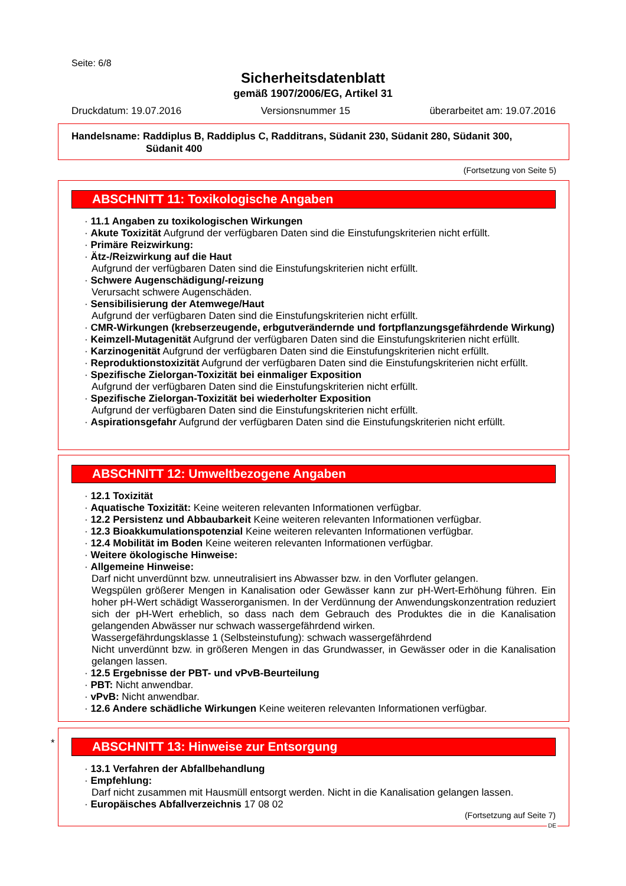Seite: 6/8
Sicherheitsdatenblatt
gemäß 1907/2006/EG, Artikel 31
Druckdatum: 19.07.2016 Versionsnummer 15 überarbeitet am: 19.07.2016
Handelsname: Raddiplus B, Raddiplus C, Radditrans, Südanit 230, Südanit 280, Südanit 300,
Südanit 400
(Fortsetzung von Seite 5)
ABSCHNITT 11: Toxikologische Angaben
· 11.1 Angaben zu toxikologischen Wirkungen
· Akute Toxizität Aufgrund der verfügbaren Daten sind die Einstufungskriterien nicht erfüllt.
· Primäre Reizwirkung:
· Ätz-/Reizwirkung auf die Haut
Aufgrund der verfügbaren Daten sind die Einstufungskriterien nicht erfüllt.
· Schwere Augenschädigung/-reizung
Verursacht schwere Augenschäden.
· Sensibilisierung der Atemwege/Haut
Aufgrund der verfügbaren Daten sind die Einstufungskriterien nicht erfüllt.
· CMR-Wirkungen (krebserzeugende, erbgutverändernde und fortpflanzungsgefährdende Wirkung)
· Keimzell-Mutagenität Aufgrund der verfügbaren Daten sind die Einstufungskriterien nicht erfüllt.
· Karzinogenität Aufgrund der verfügbaren Daten sind die Einstufungskriterien nicht erfüllt.
· Reproduktionstoxizität Aufgrund der verfügbaren Daten sind die Einstufungskriterien nicht erfüllt.
· Spezifische Zielorgan-Toxizität bei einmaliger Exposition
Aufgrund der verfügbaren Daten sind die Einstufungskriterien nicht erfüllt.
· Spezifische Zielorgan-Toxizität bei wiederholter Exposition
Aufgrund der verfügbaren Daten sind die Einstufungskriterien nicht erfüllt.
· Aspirationsgefahr Aufgrund der verfügbaren Daten sind die Einstufungskriterien nicht erfüllt.
ABSCHNITT 12: Umweltbezogene Angaben
· 12.1 Toxizität
· Aquatische Toxizität: Keine weiteren relevanten Informationen verfügbar.
· 12.2 Persistenz und Abbaubarkeit Keine weiteren relevanten Informationen verfügbar.
· 12.3 Bioakkumulationspotenzial Keine weiteren relevanten Informationen verfügbar.
· 12.4 Mobilität im Boden Keine weiteren relevanten Informationen verfügbar.
· Weitere ökologische Hinweise:
· Allgemeine Hinweise:
Darf nicht unverdünnt bzw. unneutralisiert ins Abwasser bzw. in den Vorfluter gelangen.
Wegspülen größerer Mengen in Kanalisation oder Gewässer kann zur pH-Wert-Erhöhung führen. Ein hoher pH-Wert schädigt Wasserorganismen. In der Verdünnung der Anwendungskonzentration reduziert sich der pH-Wert erheblich, so dass nach dem Gebrauch des Produktes die in die Kanalisation gelangenden Abwässer nur schwach wassergefährdend wirken.
Wassergefährdungsklasse 1 (Selbsteinstufung): schwach wassergefährdend
Nicht unverdünnt bzw. in größeren Mengen in das Grundwasser, in Gewässer oder in die Kanalisation gelangen lassen.
· 12.5 Ergebnisse der PBT- und vPvB-Beurteilung
· PBT: Nicht anwendbar.
· vPvB: Nicht anwendbar.
· 12.6 Andere schädliche Wirkungen Keine weiteren relevanten Informationen verfügbar.
*
ABSCHNITT 13: Hinweise zur Entsorgung
· 13.1 Verfahren der Abfallbehandlung
· Empfehlung:
Darf nicht zusammen mit Hausmüll entsorgt werden. Nicht in die Kanalisation gelangen lassen.
· Europäisches Abfallverzeichnis 17 08 02
(Fortsetzung auf Seite 7)
DE